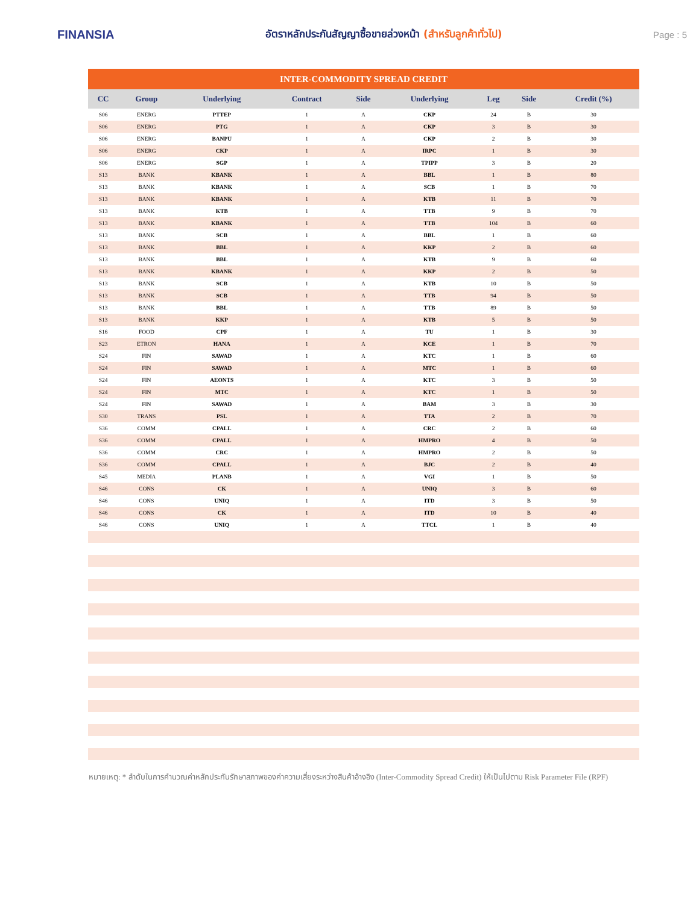FINANSIA
อัตราหลักประกันสัญญาซื้อขายล่วงหน้า (สำหรับลูกค้าทั่วไป)
Page : 5
| INTER-COMMODITY SPREAD CREDIT | | | | | | | | |
| --- | --- | --- | --- | --- | --- | --- | --- | --- |
| CC | Group | Underlying | Contract | Side | Underlying | Leg | Side | Credit (%) |
| S06 | ENERG | PTTEP | 1 | A | CKP | 24 | B | 30 |
| S06 | ENERG | PTG | 1 | A | CKP | 3 | B | 30 |
| S06 | ENERG | BANPU | 1 | A | CKP | 2 | B | 30 |
| S06 | ENERG | CKP | 1 | A | IRPC | 1 | B | 30 |
| S06 | ENERG | SGP | 1 | A | TPIPP | 3 | B | 20 |
| S13 | BANK | KBANK | 1 | A | BBL | 1 | B | 80 |
| S13 | BANK | KBANK | 1 | A | SCB | 1 | B | 70 |
| S13 | BANK | KBANK | 1 | A | KTB | 11 | B | 70 |
| S13 | BANK | KTB | 1 | A | TTB | 9 | B | 70 |
| S13 | BANK | KBANK | 1 | A | TTB | 104 | B | 60 |
| S13 | BANK | SCB | 1 | A | BBL | 1 | B | 60 |
| S13 | BANK | BBL | 1 | A | KKP | 2 | B | 60 |
| S13 | BANK | BBL | 1 | A | KTB | 9 | B | 60 |
| S13 | BANK | KBANK | 1 | A | KKP | 2 | B | 50 |
| S13 | BANK | SCB | 1 | A | KTB | 10 | B | 50 |
| S13 | BANK | SCB | 1 | A | TTB | 94 | B | 50 |
| S13 | BANK | BBL | 1 | A | TTB | 89 | B | 50 |
| S13 | BANK | KKP | 1 | A | KTB | 5 | B | 50 |
| S16 | FOOD | CPF | 1 | A | TU | 1 | B | 30 |
| S23 | ETRON | HANA | 1 | A | KCE | 1 | B | 70 |
| S24 | FIN | SAWAD | 1 | A | KTC | 1 | B | 60 |
| S24 | FIN | SAWAD | 1 | A | MTC | 1 | B | 60 |
| S24 | FIN | AEONTS | 1 | A | KTC | 3 | B | 50 |
| S24 | FIN | MTC | 1 | A | KTC | 1 | B | 50 |
| S24 | FIN | SAWAD | 1 | A | BAM | 3 | B | 30 |
| S30 | TRANS | PSL | 1 | A | TTA | 2 | B | 70 |
| S36 | COMM | CPALL | 1 | A | CRC | 2 | B | 60 |
| S36 | COMM | CPALL | 1 | A | HMPRO | 4 | B | 50 |
| S36 | COMM | CRC | 1 | A | HMPRO | 2 | B | 50 |
| S36 | COMM | CPALL | 1 | A | BJC | 2 | B | 40 |
| S45 | MEDIA | PLANB | 1 | A | VGI | 1 | B | 50 |
| S46 | CONS | CK | 1 | A | UNIQ | 3 | B | 60 |
| S46 | CONS | UNIQ | 1 | A | ITD | 3 | B | 50 |
| S46 | CONS | CK | 1 | A | ITD | 10 | B | 40 |
| S46 | CONS | UNIQ | 1 | A | TTCL | 1 | B | 40 |
หมายเหตุ: * ลำดับในการคำนวณค่าหลักประกันรักษาสภาพของค่าความเสี่ยงระหว่างสินค้าอ้างอิง (Inter-Commodity Spread Credit) ให้เป็นไปตาม Risk Parameter File (RPF)